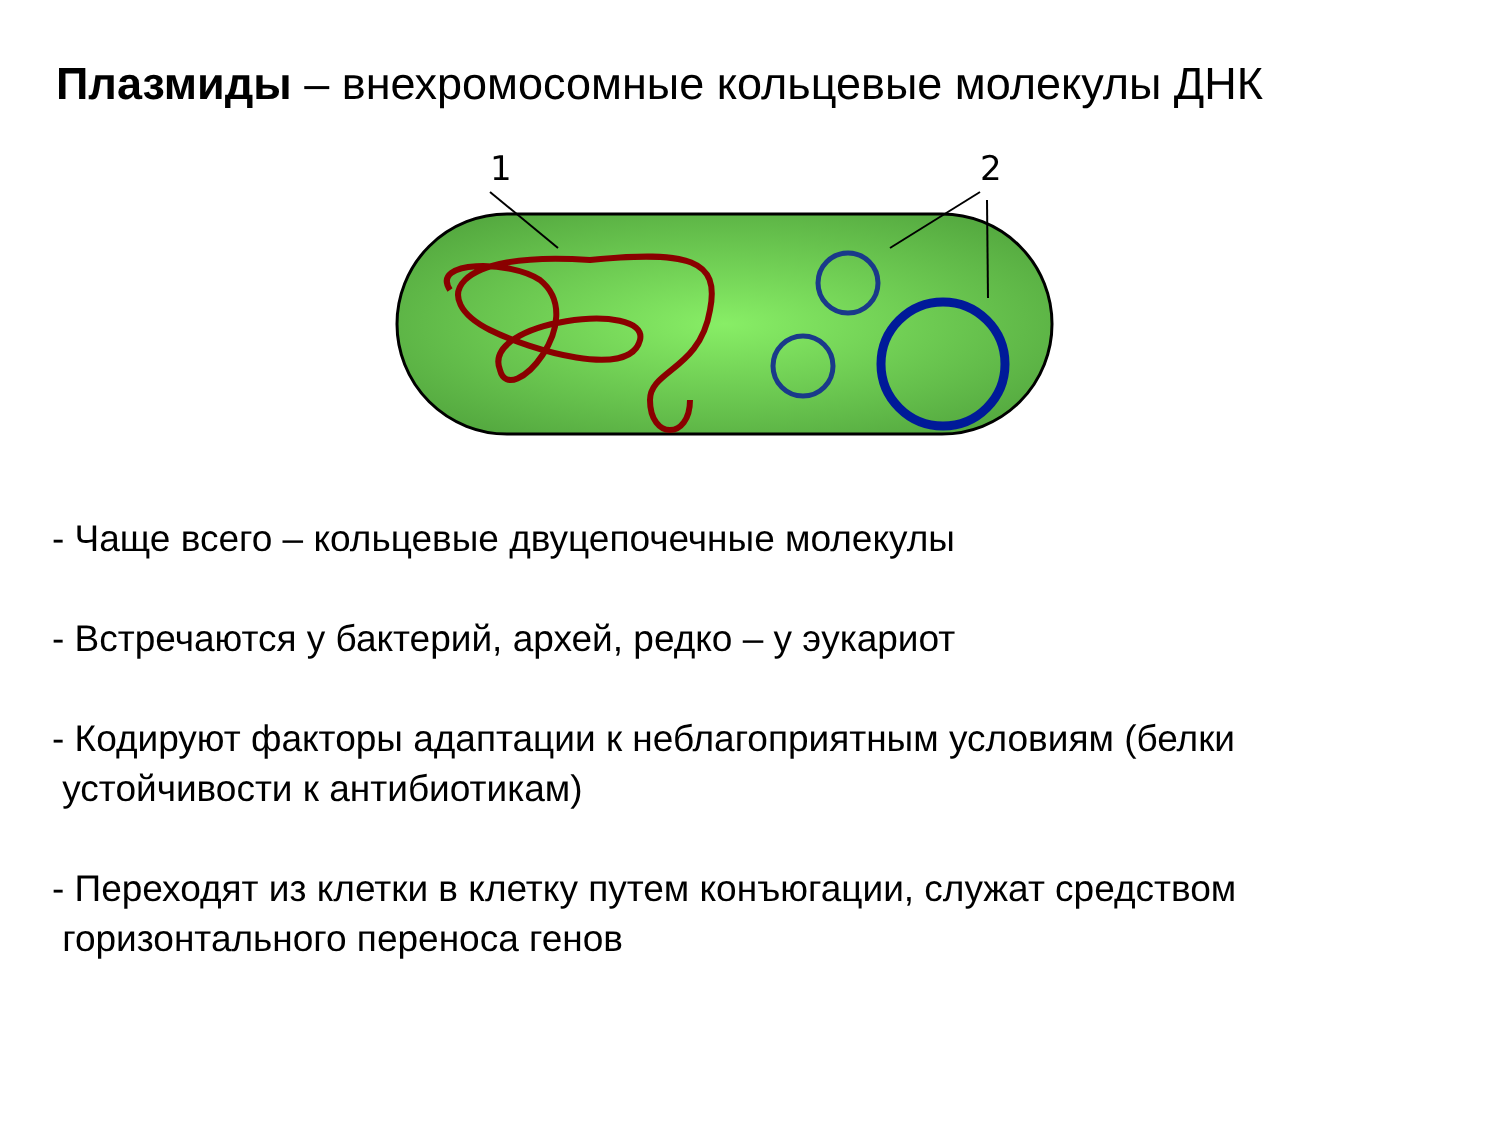Плазмиды – внехромосомные кольцевые молекулы ДНК
1
2
- Чаще всего – кольцевые двуцепочечные молекулы
- Встречаются у бактерий, архей, редко – у эукариот
- Кодируют факторы адаптации к неблагоприятным условиям (белки
устойчивости к антибиотикам)
- Переходят из клетки в клетку путем конъюгации, служат средством
горизонтального переноса генов